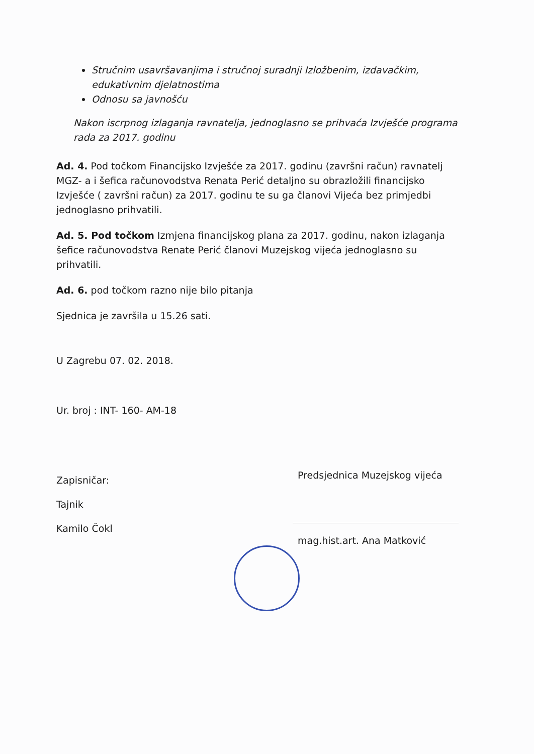Stručnim usavršavanjima i stručnoj suradnji Izložbenim, izdavačkim, edukativnim djelatnostima
Odnosu sa javnošću
Nakon iscrpnog izlaganja ravnatelja, jednoglasno se prihvaća Izvješće programa rada za 2017. godinu
Ad. 4. Pod točkom Financijsko Izvješće za 2017. godinu (završni račun) ravnatelj MGZ- a i šefica računovodstva Renata Perić detaljno su obrazložili financijsko Izvješće ( završni račun) za 2017. godinu te su ga članovi Vijeća bez primjedbi jednoglasno prihvatili.
Ad. 5. Pod točkom Izmjena financijskog plana za 2017. godinu, nakon izlaganja šefice računovodstva Renate Perić članovi Muzejskog vijeća jednoglasno su prihvatili.
Ad. 6. pod točkom razno nije bilo pitanja
Sjednica je završila u 15.26 sati.
U Zagrebu 07. 02. 2018.
Ur. broj : INT- 160- AM-18
Zapisničar:
Tajnik
Kamilo Čokl
Predsjednica Muzejskog vijeća
mag.hist.art. Ana Matković